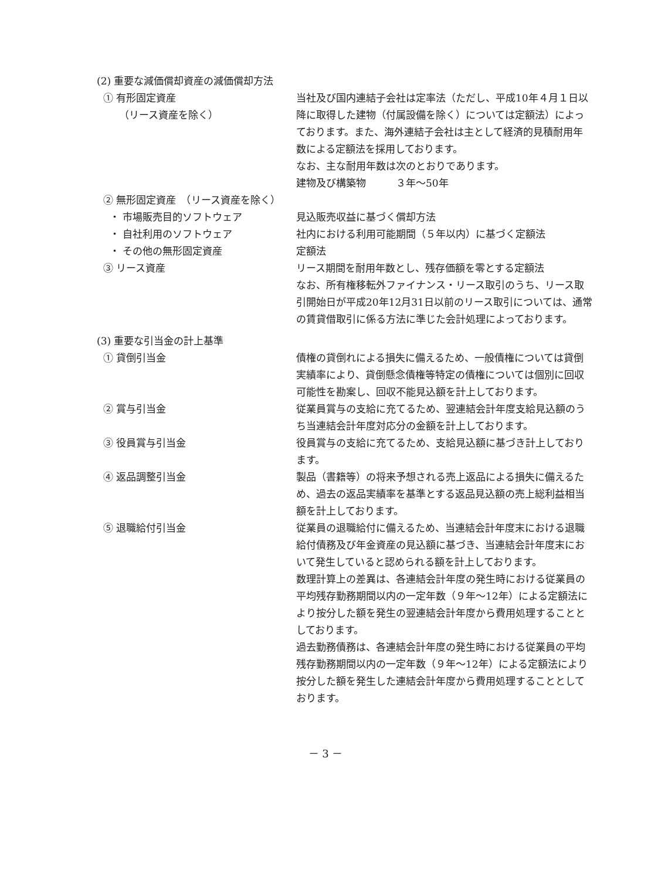(2) 重要な減価償却資産の減価償却方法
① 有形固定資産
（リース資産を除く）
当社及び国内連結子会社は定率法（ただし、平成10年４月１日以降に取得した建物（付属設備を除く）については定額法）によっております。また、海外連結子会社は主として経済的見積耐用年数による定額法を採用しております。
なお、主な耐用年数は次のとおりであります。
建物及び構築物　　　３年～50年
② 無形固定資産　（リース資産を除く）
・ 市場販売目的ソフトウェア 見込販売収益に基づく償却方法
・ 自社利用のソフトウェア 社内における利用可能期間（５年以内）に基づく定額法
・ その他の無形固定資産 定額法
③ リース資産 リース期間を耐用年数とし、残存価額を零とする定額法
なお、所有権移転外ファイナンス・リース取引のうち、リース取引開始日が平成20年12月31日以前のリース取引については、通常の賃貸借取引に係る方法に準じた会計処理によっております。
(3) 重要な引当金の計上基準
① 貸倒引当金 債権の貸倒れによる損失に備えるため、一般債権については貸倒実績率により、貸倒懸念債権等特定の債権については個別に回収可能性を勘案し、回収不能見込額を計上しております。
② 賞与引当金 従業員賞与の支給に充てるため、翌連結会計年度支給見込額のうち当連結会計年度対応分の金額を計上しております。
③ 役員賞与引当金 役員賞与の支給に充てるため、支給見込額に基づき計上しております。
④ 返品調整引当金 製品（書籍等）の将来予想される売上返品による損失に備えるため、過去の返品実績率を基準とする返品見込額の売上総利益相当額を計上しております。
⑤ 退職給付引当金 従業員の退職給付に備えるため、当連結会計年度末における退職給付債務及び年金資産の見込額に基づき、当連結会計年度末において発生していると認められる額を計上しております。
数理計算上の差異は、各連結会計年度の発生時における従業員の平均残存勤務期間以内の一定年数（９年～12年）による定額法により按分した額を発生の翌連結会計年度から費用処理することとしております。
過去勤務債務は、各連結会計年度の発生時における従業員の平均残存勤務期間以内の一定年数（９年～12年）による定額法により按分した額を発生した連結会計年度から費用処理することとしております。
－ 3 －